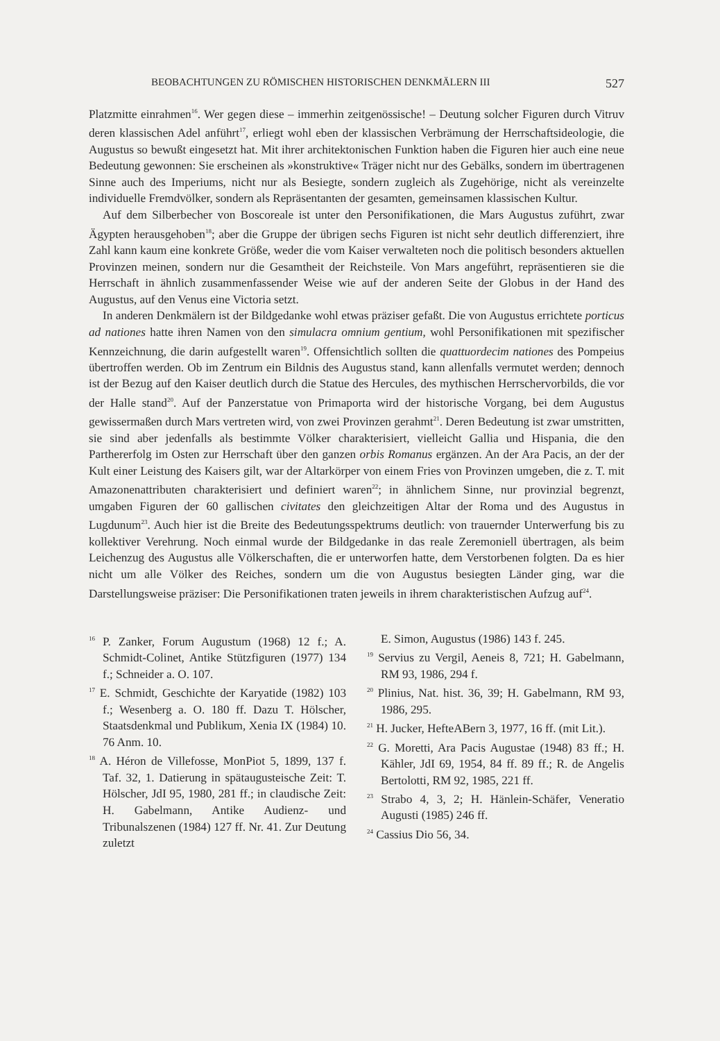BEOBACHTUNGEN ZU RÖMISCHEN HISTORISCHEN DENKMÄLERN III 527
Platzmitte einrahmen<sup>16</sup>. Wer gegen diese – immerhin zeitgenössische! – Deutung solcher Figuren durch Vitruv deren klassischen Adel anführt<sup>17</sup>, erliegt wohl eben der klassischen Verbrämung der Herrschaftsideologie, die Augustus so bewußt eingesetzt hat. Mit ihrer architektonischen Funktion haben die Figuren hier auch eine neue Bedeutung gewonnen: Sie erscheinen als »konstruktive« Träger nicht nur des Gebälks, sondern im übertragenen Sinne auch des Imperiums, nicht nur als Besiegte, sondern zugleich als Zugehörige, nicht als vereinzelte individuelle Fremdvölker, sondern als Repräsentanten der gesamten, gemeinsamen klassischen Kultur.
Auf dem Silberbecher von Boscoreale ist unter den Personifikationen, die Mars Augustus zuführt, zwar Ägypten herausgehoben<sup>18</sup>; aber die Gruppe der übrigen sechs Figuren ist nicht sehr deutlich differenziert, ihre Zahl kann kaum eine konkrete Größe, weder die vom Kaiser verwalteten noch die politisch besonders aktuellen Provinzen meinen, sondern nur die Gesamtheit der Reichsteile. Von Mars angeführt, repräsentieren sie die Herrschaft in ähnlich zusammenfassender Weise wie auf der anderen Seite der Globus in der Hand des Augustus, auf den Venus eine Victoria setzt.
In anderen Denkmälern ist der Bildgedanke wohl etwas präziser gefaßt. Die von Augustus errichtete porticus ad nationes hatte ihren Namen von den simulacra omnium gentium, wohl Personifikationen mit spezifischer Kennzeichnung, die darin aufgestellt waren<sup>19</sup>. Offensichtlich sollten die quattuordecim nationes des Pompeius übertroffen werden. Ob im Zentrum ein Bildnis des Augustus stand, kann allenfalls vermutet werden; dennoch ist der Bezug auf den Kaiser deutlich durch die Statue des Hercules, des mythischen Herrschervorbilds, die vor der Halle stand<sup>20</sup>. Auf der Panzerstatue von Primaporta wird der historische Vorgang, bei dem Augustus gewissermaßen durch Mars vertreten wird, von zwei Provinzen gerahmt<sup>21</sup>. Deren Bedeutung ist zwar umstritten, sie sind aber jedenfalls als bestimmte Völker charakterisiert, vielleicht Gallia und Hispania, die den Parthererfolg im Osten zur Herrschaft über den ganzen orbis Romanus ergänzen. An der Ara Pacis, an der der Kult einer Leistung des Kaisers gilt, war der Altarkörper von einem Fries von Provinzen umgeben, die z. T. mit Amazonenattributen charakterisiert und definiert waren<sup>22</sup>; in ähnlichem Sinne, nur provinzial begrenzt, umgaben Figuren der 60 gallischen civitates den gleichzeitigen Altar der Roma und des Augustus in Lugdunum<sup>23</sup>. Auch hier ist die Breite des Bedeutungsspektrums deutlich: von trauernder Unterwerfung bis zu kollektiver Verehrung. Noch einmal wurde der Bildgedanke in das reale Zeremoniell übertragen, als beim Leichenzug des Augustus alle Völkerschaften, die er unterworfen hatte, dem Verstorbenen folgten. Da es hier nicht um alle Völker des Reiches, sondern um die von Augustus besiegten Länder ging, war die Darstellungsweise präziser: Die Personifikationen traten jeweils in ihrem charakteristischen Aufzug auf<sup>24</sup>.
<sup>16</sup> P. Zanker, Forum Augustum (1968) 12 f.; A. Schmidt-Colinet, Antike Stützfiguren (1977) 134 f.; Schneider a. O. 107.
<sup>17</sup> E. Schmidt, Geschichte der Karyatide (1982) 103 f.; Wesenberg a. O. 180 ff. Dazu T. Hölscher, Staatsdenkmal und Publikum, Xenia IX (1984) 10. 76 Anm. 10.
<sup>18</sup> A. Héron de Villefosse, MonPiot 5, 1899, 137 f. Taf. 32, 1. Datierung in spätaugusteische Zeit: T. Hölscher, JdI 95, 1980, 281 ff.; in claudische Zeit: H. Gabelmann, Antike Audienz- und Tribunalszenen (1984) 127 ff. Nr. 41. Zur Deutung zuletzt
E. Simon, Augustus (1986) 143 f. 245.
<sup>19</sup> Servius zu Vergil, Aeneis 8, 721; H. Gabelmann, RM 93, 1986, 294 f.
<sup>20</sup> Plinius, Nat. hist. 36, 39; H. Gabelmann, RM 93, 1986, 295.
<sup>21</sup> H. Jucker, HefteABern 3, 1977, 16 ff. (mit Lit.).
<sup>22</sup> G. Moretti, Ara Pacis Augustae (1948) 83 ff.; H. Kähler, JdI 69, 1954, 84 ff. 89 ff.; R. de Angelis Bertolotti, RM 92, 1985, 221 ff.
<sup>23</sup> Strabo 4, 3, 2; H. Hänlein-Schäfer, Veneratio Augusti (1985) 246 ff.
<sup>24</sup> Cassius Dio 56, 34.